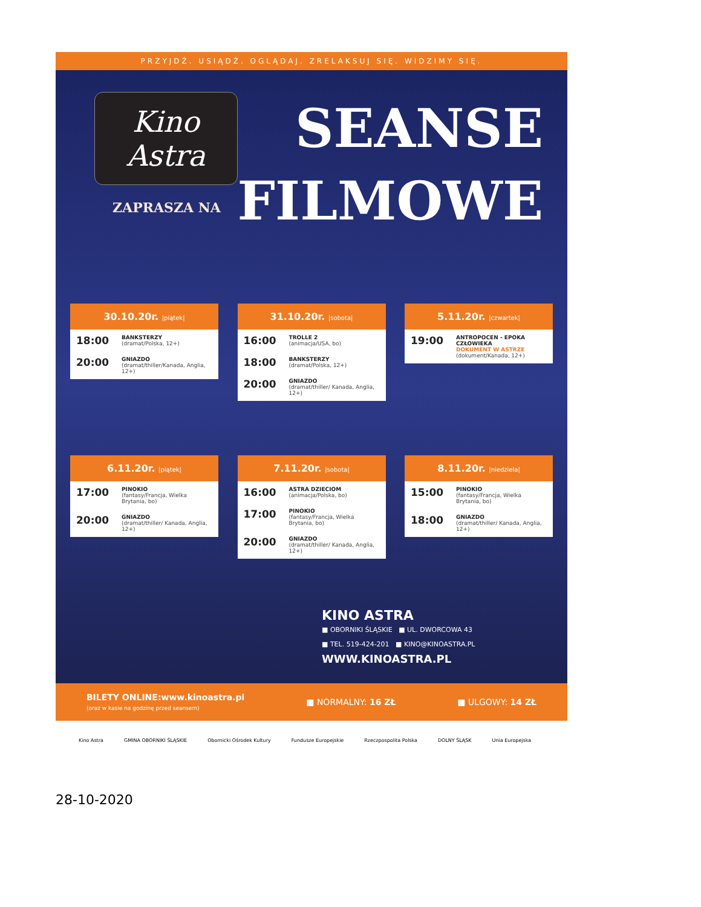PRZYJDŹ. USIĄDŹ. OGLĄDAJ. ZRELAKSUJ SIĘ. WIDZIMY SIĘ.
Kino
Astra
ZAPRASZA NA
SEANSE
FILMOWE
30.10.20r. |piątek|
18:00
BANKSTERZY
(dramat/Polska, 12+)
20:00
GNIAZDO
(dramat/thiller/Kanada, Anglia, 12+)
31.10.20r. |sobota|
16:00
TROLLE 2
(animacja/USA, bo)
18:00
BANKSTERZY
(dramat/Polska, 12+)
20:00
GNIAZDO
(dramat/thiller/ Kanada, Anglia, 12+)
5.11.20r. |czwartek|
19:00
ANTROPOCEN - EPOKA CZŁOWIEKA
DOKUMENT W ASTRZE
(dokument/Kanada, 12+)
6.11.20r. |piątek|
17:00
PINOKIO
(fantasy/Francja, Wielka Brytania, bo)
20:00
GNIAZDO
(dramat/thiller/ Kanada, Anglia, 12+)
7.11.20r. |sobota|
16:00
ASTRA DZIECIOM
(animacja/Polska, bo)
17:00
PINOKIO
(fantasy/Francja, Wielka Brytania, bo)
20:00
GNIAZDO
(dramat/thiller/ Kanada, Anglia, 12+)
8.11.20r. |niedziela|
15:00
PINOKIO
(fantasy/Francja, Wielka Brytania, bo)
18:00
GNIAZDO
(dramat/thiller/ Kanada, Anglia, 12+)
KINO ASTRA
■ OBORNIKI ŚLĄSKIE ■ UL. DWORCOWA 43
■ TEL. 519-424-201 ■ KINO@KINOASTRA.PL
WWW.KINOASTRA.PL
BILETY ONLINE:www.kinoastra.pl
(oraz w kasie na godzinę przed seansem)
■ NORMALNY: 16 ZŁ ■ ULGOWY: 14 ZŁ
Kino Astra GMINA OBORNIKI ŚLĄSKIE Obornicki Ośrodek Kultury Fundusze Europejskie Rzeczpospolita Polska DOLNY ŚLĄSK Unia Europejska
28-10-2020